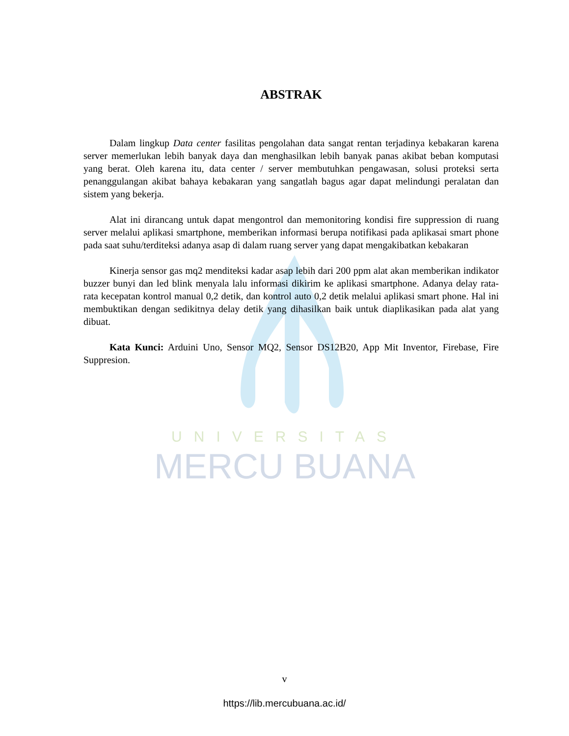UNIVERSITAS
MERCU BUANA
ABSTRAK
Dalam lingkup Data center fasilitas pengolahan data sangat rentan terjadinya kebakaran karena server memerlukan lebih banyak daya dan menghasilkan lebih banyak panas akibat beban komputasi yang berat. Oleh karena itu, data center / server membutuhkan pengawasan, solusi proteksi serta penanggulangan akibat bahaya kebakaran yang sangatlah bagus agar dapat melindungi peralatan dan sistem yang bekerja.
Alat ini dirancang untuk dapat mengontrol dan memonitoring kondisi fire suppression di ruang server melalui aplikasi smartphone, memberikan informasi berupa notifikasi pada aplikasai smart phone pada saat suhu/terditeksi adanya asap di dalam ruang server yang dapat mengakibatkan kebakaran
Kinerja sensor gas mq2 menditeksi kadar asap lebih dari 200 ppm alat akan memberikan indikator buzzer bunyi dan led blink menyala lalu informasi dikirim ke aplikasi smartphone. Adanya delay rata- rata kecepatan kontrol manual 0,2 detik, dan kontrol auto 0,2 detik melalui aplikasi smart phone. Hal ini membuktikan dengan sedikitnya delay detik yang dihasilkan baik untuk diaplikasikan pada alat yang dibuat.
Kata Kunci: Arduini Uno, Sensor MQ2, Sensor DS12B20, App Mit Inventor, Firebase, Fire Suppresion.
v
https://lib.mercubuana.ac.id/